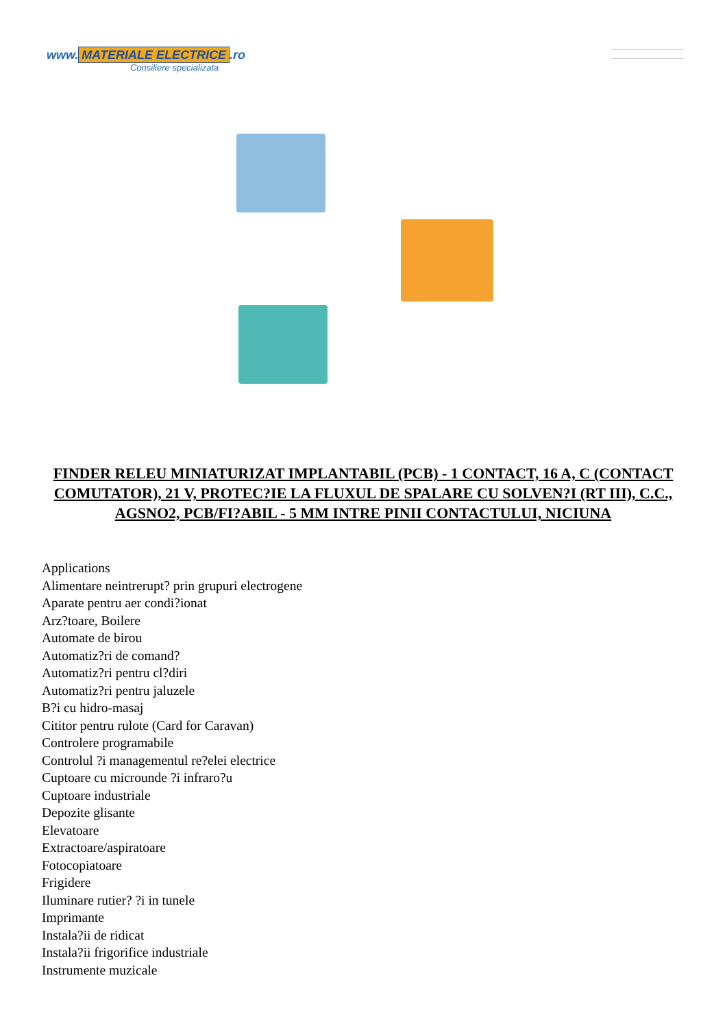www. MATERIALE ELECTRICE.ro
Consiliere specializata
FINDER RELEU MINIATURIZAT IMPLANTABIL (PCB) - 1 CONTACT, 16 A, C (CONTACT COMUTATOR), 21 V, PROTEC?IE LA FLUXUL DE SPALARE CU SOLVEN?I (RT III), C.C., AGSNO2, PCB/FI?ABIL - 5 MM INTRE PINII CONTACTULUI, NICIUNA
Applications
Alimentare neintrerupt? prin grupuri electrogene
Aparate pentru aer condi?ionat
Arz?toare, Boilere
Automate de birou
Automatiz?ri de comand?
Automatiz?ri pentru cl?diri
Automatiz?ri pentru jaluzele
B?i cu hidro-masaj
Cititor pentru rulote (Card for Caravan)
Controlere programabile
Controlul ?i managementul re?elei electrice
Cuptoare cu microunde ?i infraro?u
Cuptoare industriale
Depozite glisante
Elevatoare
Extractoare/aspiratoare
Fotocopiatoare
Frigidere
Iluminare rutier? ?i in tunele
Imprimante
Instala?ii de ridicat
Instala?ii frigorifice industriale
Instrumente muzicale